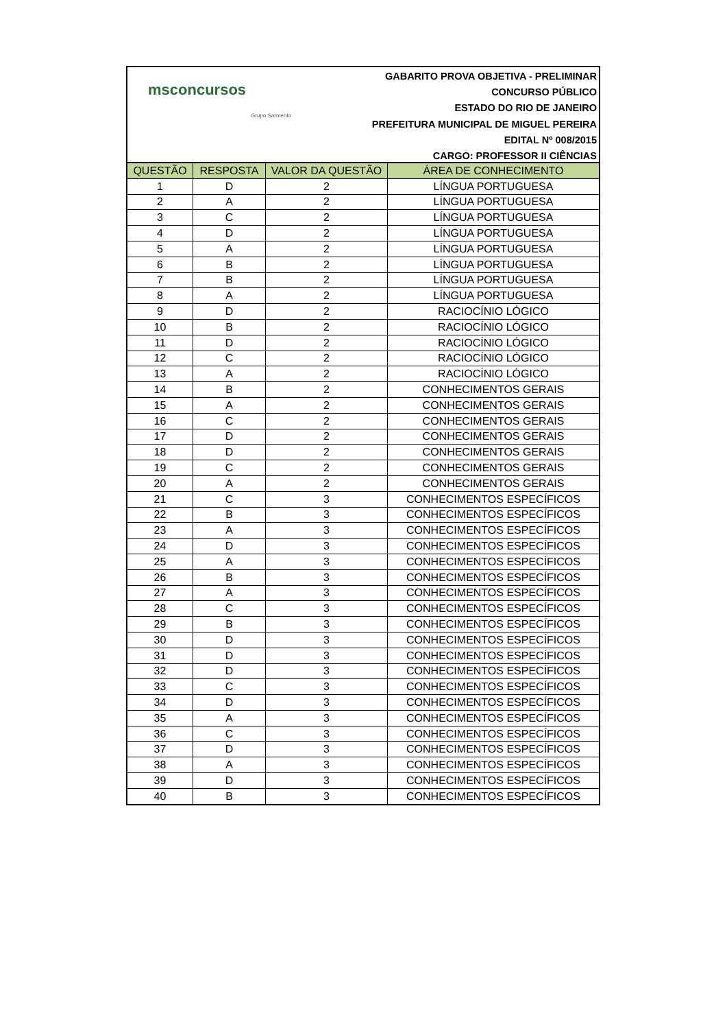msconcursos
Grupo Sarmento
GABARITO PROVA OBJETIVA - PRELIMINAR
CONCURSO PÚBLICO
ESTADO DO RIO DE JANEIRO
PREFEITURA MUNICIPAL DE MIGUEL PEREIRA
EDITAL Nº 008/2015
CARGO: PROFESSOR II CIÊNCIAS
| QUESTÃO | RESPOSTA | VALOR DA QUESTÃO | ÁREA DE CONHECIMENTO |
| --- | --- | --- | --- |
| 1 | D | 2 | LÍNGUA PORTUGUESA |
| 2 | A | 2 | LÍNGUA PORTUGUESA |
| 3 | C | 2 | LÍNGUA PORTUGUESA |
| 4 | D | 2 | LÍNGUA PORTUGUESA |
| 5 | A | 2 | LÍNGUA PORTUGUESA |
| 6 | B | 2 | LÍNGUA PORTUGUESA |
| 7 | B | 2 | LÍNGUA PORTUGUESA |
| 8 | A | 2 | LÍNGUA PORTUGUESA |
| 9 | D | 2 | RACIOCÍNIO LÓGICO |
| 10 | B | 2 | RACIOCÍNIO LÓGICO |
| 11 | D | 2 | RACIOCÍNIO LÓGICO |
| 12 | C | 2 | RACIOCÍNIO LÓGICO |
| 13 | A | 2 | RACIOCÍNIO LÓGICO |
| 14 | B | 2 | CONHECIMENTOS GERAIS |
| 15 | A | 2 | CONHECIMENTOS GERAIS |
| 16 | C | 2 | CONHECIMENTOS GERAIS |
| 17 | D | 2 | CONHECIMENTOS GERAIS |
| 18 | D | 2 | CONHECIMENTOS GERAIS |
| 19 | C | 2 | CONHECIMENTOS GERAIS |
| 20 | A | 2 | CONHECIMENTOS GERAIS |
| 21 | C | 3 | CONHECIMENTOS ESPECÍFICOS |
| 22 | B | 3 | CONHECIMENTOS ESPECÍFICOS |
| 23 | A | 3 | CONHECIMENTOS ESPECÍFICOS |
| 24 | D | 3 | CONHECIMENTOS ESPECÍFICOS |
| 25 | A | 3 | CONHECIMENTOS ESPECÍFICOS |
| 26 | B | 3 | CONHECIMENTOS ESPECÍFICOS |
| 27 | A | 3 | CONHECIMENTOS ESPECÍFICOS |
| 28 | C | 3 | CONHECIMENTOS ESPECÍFICOS |
| 29 | B | 3 | CONHECIMENTOS ESPECÍFICOS |
| 30 | D | 3 | CONHECIMENTOS ESPECÍFICOS |
| 31 | D | 3 | CONHECIMENTOS ESPECÍFICOS |
| 32 | D | 3 | CONHECIMENTOS ESPECÍFICOS |
| 33 | C | 3 | CONHECIMENTOS ESPECÍFICOS |
| 34 | D | 3 | CONHECIMENTOS ESPECÍFICOS |
| 35 | A | 3 | CONHECIMENTOS ESPECÍFICOS |
| 36 | C | 3 | CONHECIMENTOS ESPECÍFICOS |
| 37 | D | 3 | CONHECIMENTOS ESPECÍFICOS |
| 38 | A | 3 | CONHECIMENTOS ESPECÍFICOS |
| 39 | D | 3 | CONHECIMENTOS ESPECÍFICOS |
| 40 | B | 3 | CONHECIMENTOS ESPECÍFICOS |